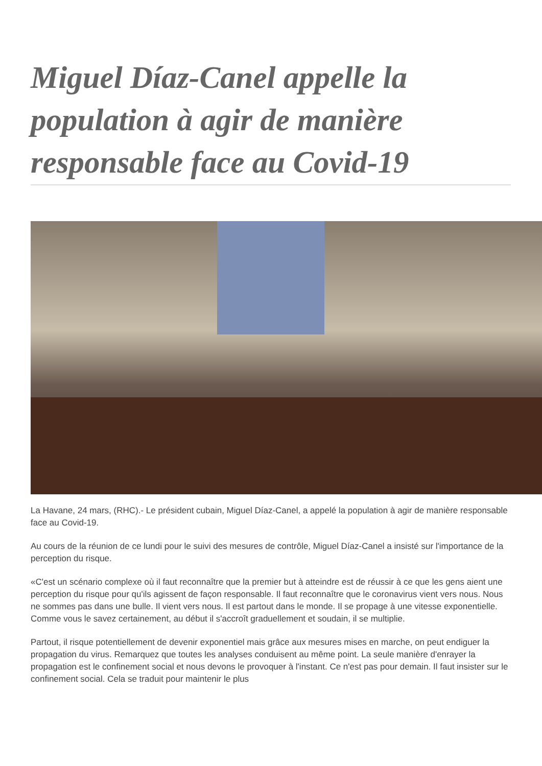Miguel Díaz-Canel appelle la population à agir de manière responsable face au Covid-19
La Havane, 24 mars, (RHC).- Le président cubain, Miguel Díaz-Canel, a appelé la population à agir de manière responsable face au Covid-19.
Au cours de la réunion de ce lundi pour le suivi des mesures de contrôle, Miguel Díaz-Canel a insisté sur l'importance de la perception du risque.
«C'est un scénario complexe où il faut reconnaître que la premier but à atteindre est de réussir à ce que les gens aient une perception du risque pour qu'ils agissent de façon responsable. Il faut reconnaître que le coronavirus vient vers nous. Nous ne sommes pas dans une bulle. Il vient vers nous. Il est partout dans le monde. Il se propage à une vitesse exponentielle. Comme vous le savez certainement, au début il s'accroît graduellement et soudain, il se multiplie.
Partout, il risque potentiellement de devenir exponentiel mais grâce aux mesures mises en marche, on peut endiguer la propagation du virus. Remarquez que toutes les analyses conduisent au même point. La seule manière d'enrayer la propagation est le confinement social et nous devons le provoquer à l'instant. Ce n'est pas pour demain. Il faut insister sur le confinement social. Cela se traduit pour maintenir le plus